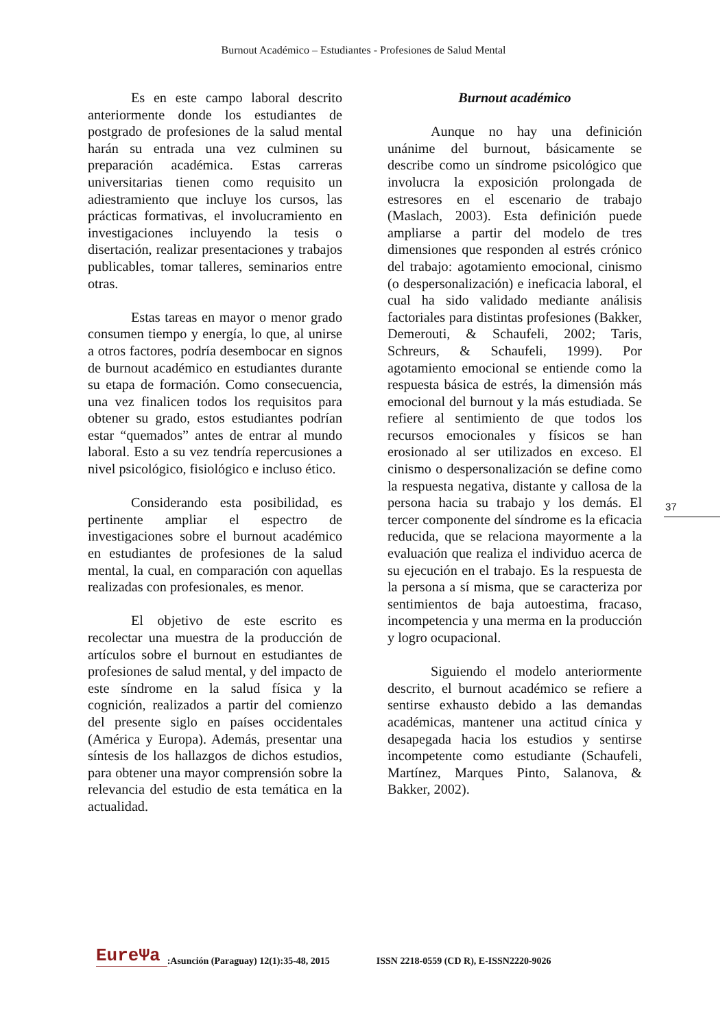Burnout Académico – Estudiantes - Profesiones de Salud Mental
Es en este campo laboral descrito anteriormente donde los estudiantes de postgrado de profesiones de la salud mental harán su entrada una vez culminen su preparación académica. Estas carreras universitarias tienen como requisito un adiestramiento que incluye los cursos, las prácticas formativas, el involucramiento en investigaciones incluyendo la tesis o disertación, realizar presentaciones y trabajos publicables, tomar talleres, seminarios entre otras.
Estas tareas en mayor o menor grado consumen tiempo y energía, lo que, al unirse a otros factores, podría desembocar en signos de burnout académico en estudiantes durante su etapa de formación. Como consecuencia, una vez finalicen todos los requisitos para obtener su grado, estos estudiantes podrían estar “quemados” antes de entrar al mundo laboral. Esto a su vez tendría repercusiones a nivel psicológico, fisiológico e incluso ético.
Considerando esta posibilidad, es pertinente ampliar el espectro de investigaciones sobre el burnout académico en estudiantes de profesiones de la salud mental, la cual, en comparación con aquellas realizadas con profesionales, es menor.
El objetivo de este escrito es recolectar una muestra de la producción de artículos sobre el burnout en estudiantes de profesiones de salud mental, y del impacto de este síndrome en la salud física y la cognición, realizados a partir del comienzo del presente siglo en países occidentales (América y Europa). Además, presentar una síntesis de los hallazgos de dichos estudios, para obtener una mayor comprensión sobre la relevancia del estudio de esta temática en la actualidad.
Burnout académico
Aunque no hay una definición unánime del burnout, básicamente se describe como un síndrome psicológico que involucra la exposición prolongada de estresores en el escenario de trabajo (Maslach, 2003). Esta definición puede ampliarse a partir del modelo de tres dimensiones que responden al estrés crónico del trabajo: agotamiento emocional, cinismo (o despersonalización) e ineficacia laboral, el cual ha sido validado mediante análisis factoriales para distintas profesiones (Bakker, Demerouti, & Schaufeli, 2002; Taris, Schreurs, & Schaufeli, 1999). Por agotamiento emocional se entiende como la respuesta básica de estrés, la dimensión más emocional del burnout y la más estudiada. Se refiere al sentimiento de que todos los recursos emocionales y físicos se han erosionado al ser utilizados en exceso. El cinismo o despersonalización se define como la respuesta negativa, distante y callosa de la persona hacia su trabajo y los demás. El tercer componente del síndrome es la eficacia reducida, que se relaciona mayormente a la evaluación que realiza el individuo acerca de su ejecución en el trabajo. Es la respuesta de la persona a sí misma, que se caracteriza por sentimientos de baja autoestima, fracaso, incompetencia y una merma en la producción y logro ocupacional.
Siguiendo el modelo anteriormente descrito, el burnout académico se refiere a sentirse exhausto debido a las demandas académicas, mantener una actitud cínica y desapegada hacia los estudios y sentirse incompetente como estudiante (Schaufeli, Martínez, Marques Pinto, Salanova, & Bakker, 2002).
37
EureΨa:Asunción (Paraguay) 12(1):35-48, 2015 ISSN 2218-0559 (CD R), E-ISSN2220-9026